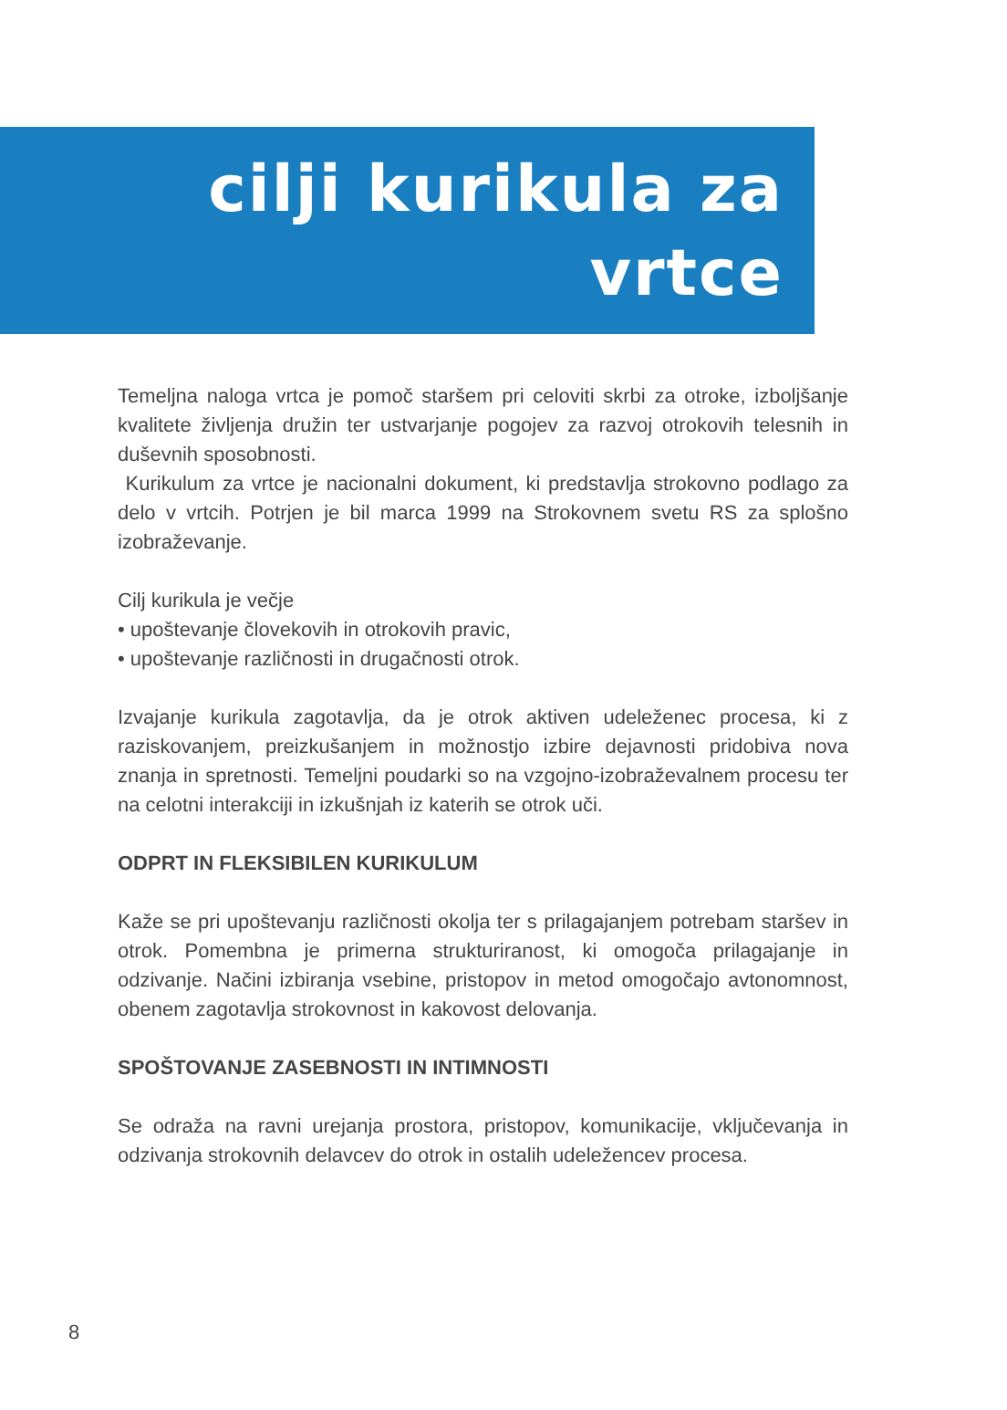cilji kurikula za
vrtce
Temeljna naloga vrtca je pomoč staršem pri celoviti skrbi za otroke, izboljšanje kvalitete življenja družin ter ustvarjanje pogojev za razvoj otrokovih telesnih in duševnih sposobnosti.
Kurikulum za vrtce je nacionalni dokument, ki predstavlja strokovno podlago za delo v vrtcih. Potrjen je bil marca 1999 na Strokovnem svetu RS za splošno izobraževanje.
Cilj kurikula je večje
• upoštevanje človekovih in otrokovih pravic,
• upoštevanje različnosti in drugačnosti otrok.
Izvajanje kurikula zagotavlja, da je otrok aktiven udeleženec procesa, ki z raziskovanjem, preizkušanjem in možnostjo izbire dejavnosti pridobiva nova znanja in spretnosti. Temeljni poudarki so na vzgojno-izobraževalnem procesu ter na celotni interakciji in izkušnjah iz katerih se otrok uči.
ODPRT IN FLEKSIBILEN KURIKULUM
Kaže se pri upoštevanju različnosti okolja ter s prilagajanjem potrebam staršev in otrok. Pomembna je primerna strukturiranost, ki omogoča prilagajanje in odzivanje. Načini izbiranja vsebine, pristopov in metod omogočajo avtonomnost, obenem zagotavlja strokovnost in kakovost delovanja.
SPOŠTOVANJE ZASEBNOSTI IN INTIMNOSTI
Se odraža na ravni urejanja prostora, pristopov, komunikacije, vključevanja in odzivanja strokovnih delavcev do otrok in ostalih udeležencev procesa.
8